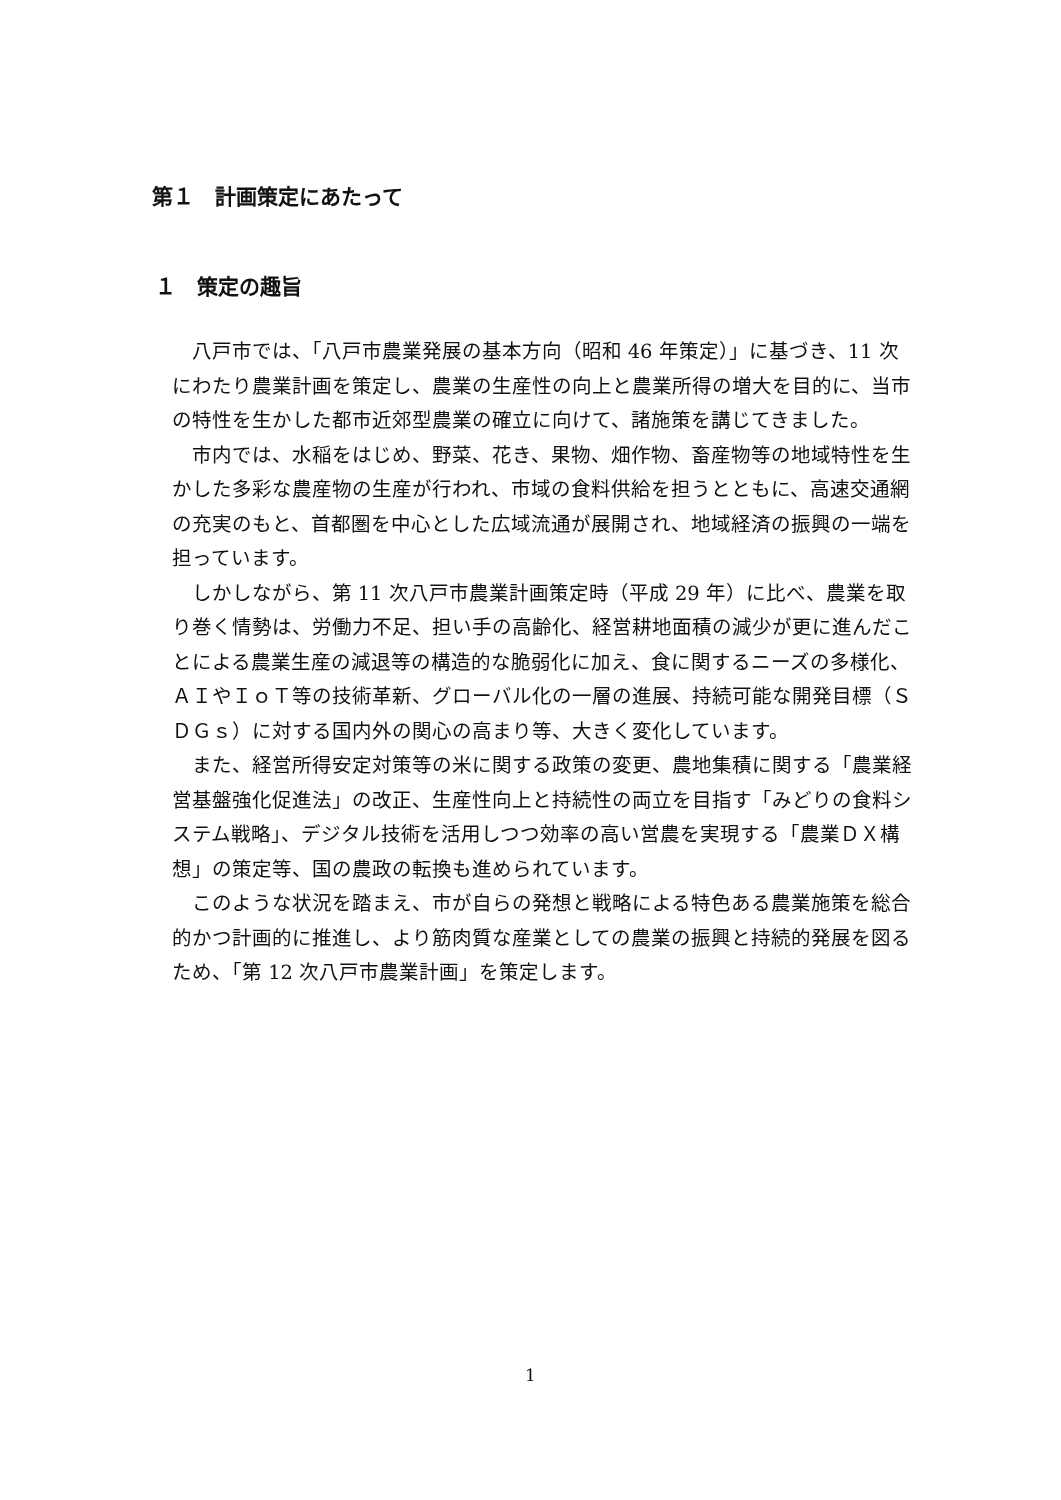第１　計画策定にあたって
１　策定の趣旨
八戸市では、「八戸市農業発展の基本方向（昭和 46 年策定）」に基づき、11 次にわたり農業計画を策定し、農業の生産性の向上と農業所得の増大を目的に、当市の特性を生かした都市近郊型農業の確立に向けて、諸施策を講じてきました。
市内では、水稲をはじめ、野菜、花き、果物、畑作物、畜産物等の地域特性を生かした多彩な農産物の生産が行われ、市域の食料供給を担うとともに、高速交通網の充実のもと、首都圏を中心とした広域流通が展開され、地域経済の振興の一端を担っています。
しかしながら、第 11 次八戸市農業計画策定時（平成 29 年）に比べ、農業を取り巻く情勢は、労働力不足、担い手の高齢化、経営耕地面積の減少が更に進んだことによる農業生産の減退等の構造的な脆弱化に加え、食に関するニーズの多様化、ＡＩやＩｏＴ等の技術革新、グローバル化の一層の進展、持続可能な開発目標（ＳＤＧｓ）に対する国内外の関心の高まり等、大きく変化しています。
また、経営所得安定対策等の米に関する政策の変更、農地集積に関する「農業経営基盤強化促進法」の改正、生産性向上と持続性の両立を目指す「みどりの食料システム戦略」、デジタル技術を活用しつつ効率の高い営農を実現する「農業ＤＸ構想」の策定等、国の農政の転換も進められています。
このような状況を踏まえ、市が自らの発想と戦略による特色ある農業施策を総合的かつ計画的に推進し、より筋肉質な産業としての農業の振興と持続的発展を図るため、「第 12 次八戸市農業計画」を策定します。
1